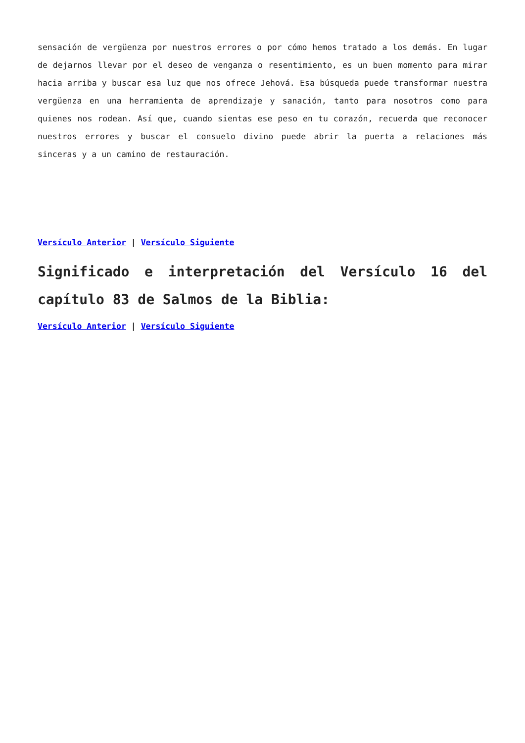sensación de vergüenza por nuestros errores o por cómo hemos tratado a los demás. En lugar de dejarnos llevar por el deseo de venganza o resentimiento, es un buen momento para mirar hacia arriba y buscar esa luz que nos ofrece Jehová. Esa búsqueda puede transformar nuestra vergüenza en una herramienta de aprendizaje y sanación, tanto para nosotros como para quienes nos rodean. Así que, cuando sientas ese peso en tu corazón, recuerda que reconocer nuestros errores y buscar el consuelo divino puede abrir la puerta a relaciones más sinceras y a un camino de restauración.
Versículo Anterior | Versículo Siguiente
Significado e interpretación del Versículo 16 del capítulo 83 de Salmos de la Biblia:
Versículo Anterior | Versículo Siguiente